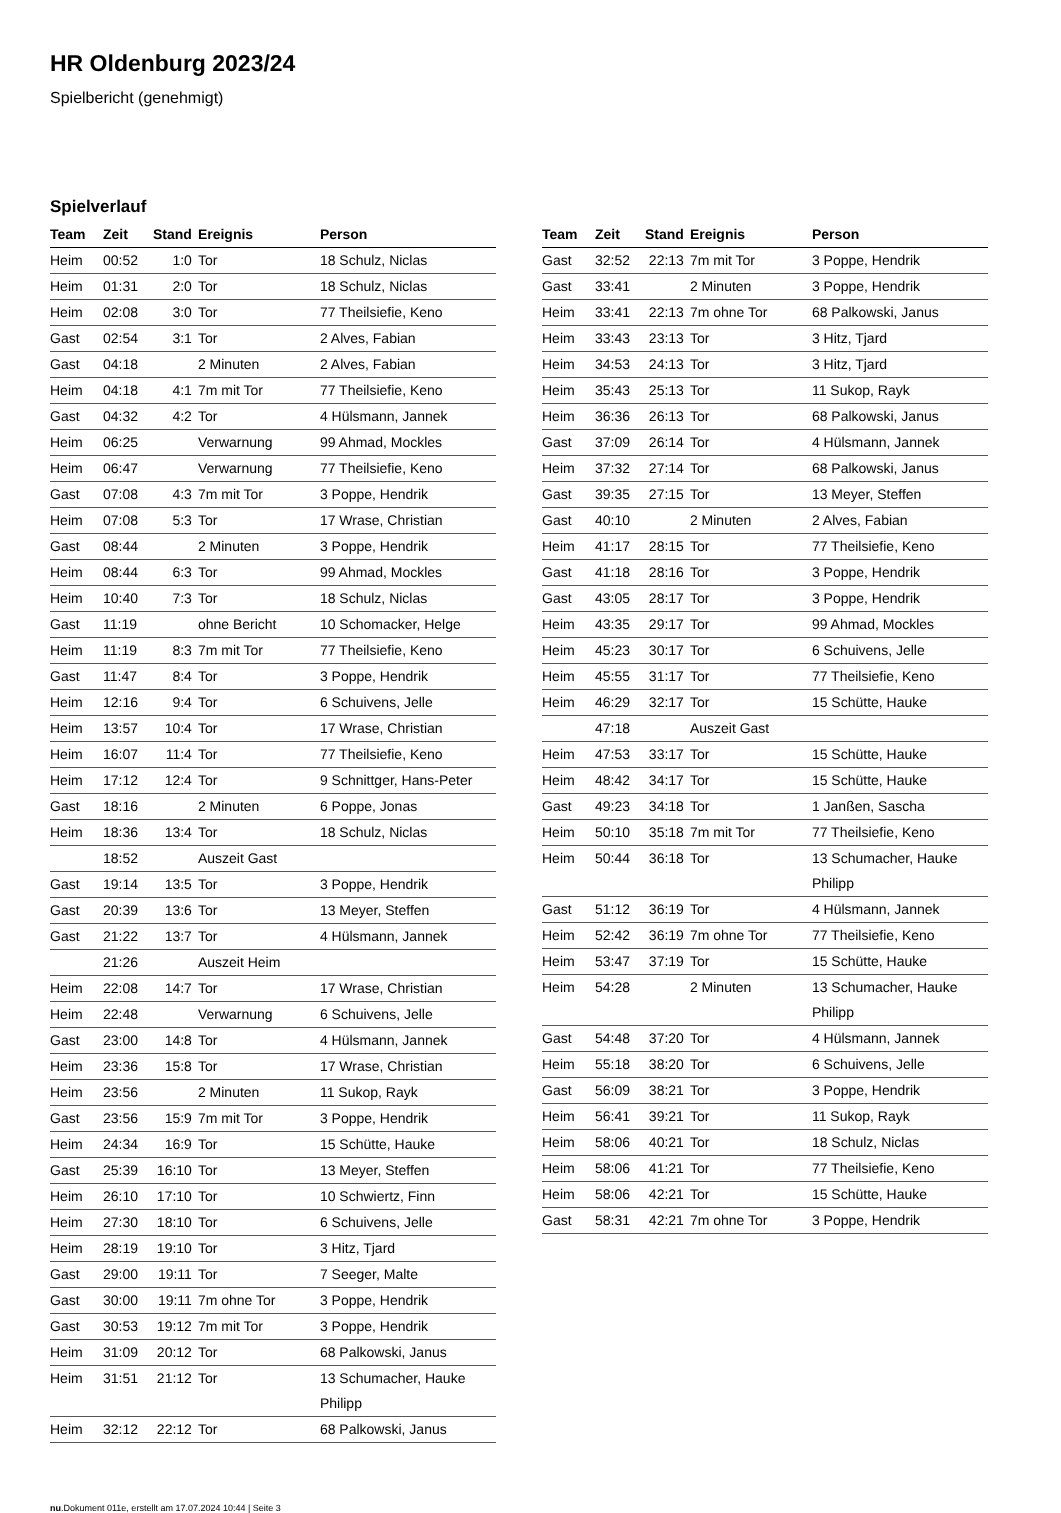HR Oldenburg 2023/24
Spielbericht (genehmigt)
Spielverlauf
| Team | Zeit | Stand | Ereignis | Person |
| --- | --- | --- | --- | --- |
| Heim | 00:52 | 1:0 | Tor | 18 Schulz, Niclas |
| Heim | 01:31 | 2:0 | Tor | 18 Schulz, Niclas |
| Heim | 02:08 | 3:0 | Tor | 77 Theilsiefie, Keno |
| Gast | 02:54 | 3:1 | Tor | 2 Alves, Fabian |
| Gast | 04:18 | | 2 Minuten | 2 Alves, Fabian |
| Heim | 04:18 | 4:1 | 7m mit Tor | 77 Theilsiefie, Keno |
| Gast | 04:32 | 4:2 | Tor | 4 Hülsmann, Jannek |
| Heim | 06:25 | | Verwarnung | 99 Ahmad, Mockles |
| Heim | 06:47 | | Verwarnung | 77 Theilsiefie, Keno |
| Gast | 07:08 | 4:3 | 7m mit Tor | 3 Poppe, Hendrik |
| Heim | 07:08 | 5:3 | Tor | 17 Wrase, Christian |
| Gast | 08:44 | | 2 Minuten | 3 Poppe, Hendrik |
| Heim | 08:44 | 6:3 | Tor | 99 Ahmad, Mockles |
| Heim | 10:40 | 7:3 | Tor | 18 Schulz, Niclas |
| Gast | 11:19 | | ohne Bericht | 10 Schomacker, Helge |
| Heim | 11:19 | 8:3 | 7m mit Tor | 77 Theilsiefie, Keno |
| Gast | 11:47 | 8:4 | Tor | 3 Poppe, Hendrik |
| Heim | 12:16 | 9:4 | Tor | 6 Schuivens, Jelle |
| Heim | 13:57 | 10:4 | Tor | 17 Wrase, Christian |
| Heim | 16:07 | 11:4 | Tor | 77 Theilsiefie, Keno |
| Heim | 17:12 | 12:4 | Tor | 9 Schnittger, Hans-Peter |
| Gast | 18:16 | | 2 Minuten | 6 Poppe, Jonas |
| Heim | 18:36 | 13:4 | Tor | 18 Schulz, Niclas |
| | 18:52 | | Auszeit Gast | |
| Gast | 19:14 | 13:5 | Tor | 3 Poppe, Hendrik |
| Gast | 20:39 | 13:6 | Tor | 13 Meyer, Steffen |
| Gast | 21:22 | 13:7 | Tor | 4 Hülsmann, Jannek |
| | 21:26 | | Auszeit Heim | |
| Heim | 22:08 | 14:7 | Tor | 17 Wrase, Christian |
| Heim | 22:48 | | Verwarnung | 6 Schuivens, Jelle |
| Gast | 23:00 | 14:8 | Tor | 4 Hülsmann, Jannek |
| Heim | 23:36 | 15:8 | Tor | 17 Wrase, Christian |
| Heim | 23:56 | | 2 Minuten | 11 Sukop, Rayk |
| Gast | 23:56 | 15:9 | 7m mit Tor | 3 Poppe, Hendrik |
| Heim | 24:34 | 16:9 | Tor | 15 Schütte, Hauke |
| Gast | 25:39 | 16:10 | Tor | 13 Meyer, Steffen |
| Heim | 26:10 | 17:10 | Tor | 10 Schwiertz, Finn |
| Heim | 27:30 | 18:10 | Tor | 6 Schuivens, Jelle |
| Heim | 28:19 | 19:10 | Tor | 3 Hitz, Tjard |
| Gast | 29:00 | 19:11 | Tor | 7 Seeger, Malte |
| Gast | 30:00 | 19:11 | 7m ohne Tor | 3 Poppe, Hendrik |
| Gast | 30:53 | 19:12 | 7m mit Tor | 3 Poppe, Hendrik |
| Heim | 31:09 | 20:12 | Tor | 68 Palkowski, Janus |
| Heim | 31:51 | 21:12 | Tor | 13 Schumacher, Hauke Philipp |
| Heim | 32:12 | 22:12 | Tor | 68 Palkowski, Janus |
| Team | Zeit | Stand | Ereignis | Person |
| --- | --- | --- | --- | --- |
| Gast | 32:52 | 22:13 | 7m mit Tor | 3 Poppe, Hendrik |
| Gast | 33:41 | | 2 Minuten | 3 Poppe, Hendrik |
| Heim | 33:41 | 22:13 | 7m ohne Tor | 68 Palkowski, Janus |
| Heim | 33:43 | 23:13 | Tor | 3 Hitz, Tjard |
| Heim | 34:53 | 24:13 | Tor | 3 Hitz, Tjard |
| Heim | 35:43 | 25:13 | Tor | 11 Sukop, Rayk |
| Heim | 36:36 | 26:13 | Tor | 68 Palkowski, Janus |
| Gast | 37:09 | 26:14 | Tor | 4 Hülsmann, Jannek |
| Heim | 37:32 | 27:14 | Tor | 68 Palkowski, Janus |
| Gast | 39:35 | 27:15 | Tor | 13 Meyer, Steffen |
| Gast | 40:10 | | 2 Minuten | 2 Alves, Fabian |
| Heim | 41:17 | 28:15 | Tor | 77 Theilsiefie, Keno |
| Gast | 41:18 | 28:16 | Tor | 3 Poppe, Hendrik |
| Gast | 43:05 | 28:17 | Tor | 3 Poppe, Hendrik |
| Heim | 43:35 | 29:17 | Tor | 99 Ahmad, Mockles |
| Heim | 45:23 | 30:17 | Tor | 6 Schuivens, Jelle |
| Heim | 45:55 | 31:17 | Tor | 77 Theilsiefie, Keno |
| Heim | 46:29 | 32:17 | Tor | 15 Schütte, Hauke |
| | 47:18 | | Auszeit Gast | |
| Heim | 47:53 | 33:17 | Tor | 15 Schütte, Hauke |
| Heim | 48:42 | 34:17 | Tor | 15 Schütte, Hauke |
| Gast | 49:23 | 34:18 | Tor | 1 Janßen, Sascha |
| Heim | 50:10 | 35:18 | 7m mit Tor | 77 Theilsiefie, Keno |
| Heim | 50:44 | 36:18 | Tor | 13 Schumacher, Hauke Philipp |
| Gast | 51:12 | 36:19 | Tor | 4 Hülsmann, Jannek |
| Heim | 52:42 | 36:19 | 7m ohne Tor | 77 Theilsiefie, Keno |
| Heim | 53:47 | 37:19 | Tor | 15 Schütte, Hauke |
| Heim | 54:28 | | 2 Minuten | 13 Schumacher, Hauke Philipp |
| Gast | 54:48 | 37:20 | Tor | 4 Hülsmann, Jannek |
| Heim | 55:18 | 38:20 | Tor | 6 Schuivens, Jelle |
| Gast | 56:09 | 38:21 | Tor | 3 Poppe, Hendrik |
| Heim | 56:41 | 39:21 | Tor | 11 Sukop, Rayk |
| Heim | 58:06 | 40:21 | Tor | 18 Schulz, Niclas |
| Heim | 58:06 | 41:21 | Tor | 77 Theilsiefie, Keno |
| Heim | 58:06 | 42:21 | Tor | 15 Schütte, Hauke |
| Gast | 58:31 | 42:21 | 7m ohne Tor | 3 Poppe, Hendrik |
nu.Dokument 011e, erstellt am 17.07.2024 10:44 | Seite 3